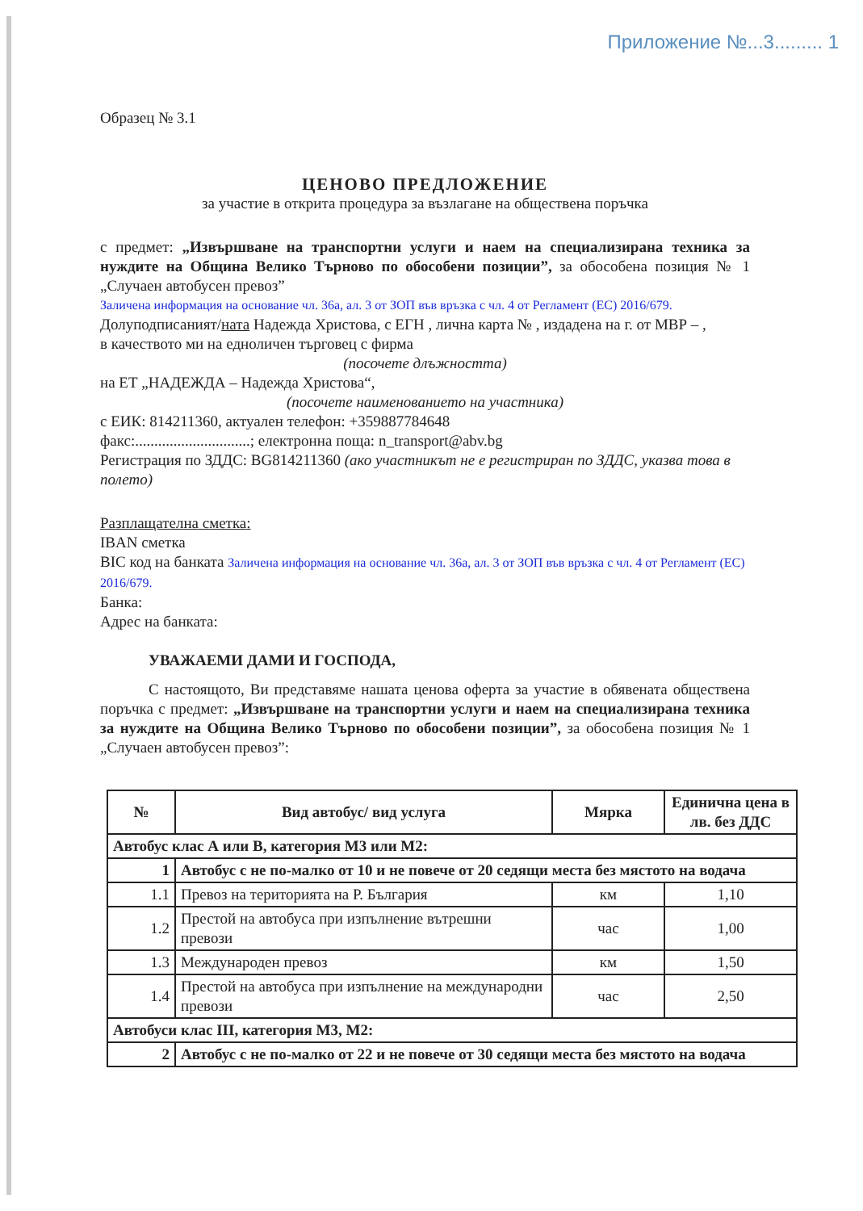Приложение №...3......... 1
Образец № 3.1
ЦЕНОВО ПРЕДЛОЖЕНИЕ
за участие в открита процедура за възлагане на обществена поръчка
с предмет: „Извършване на транспортни услуги и наем на специализирана техника за нуждите на Община Велико Търново по обособени позиции”, за обособена позиция № 1 „Случаен автобусен превоз”
Заличена информация на основание чл. 36а, ал. 3 от ЗОП във връзка с чл. 4 от Регламент (ЕС) 2016/679.
Долуподписаният/ната Надежда Христова, с ЕГН , лична карта № , издадена на г. от МВР – ,
в качеството ми на едноличен търговец с фирма
(посочете длъжността)
на ЕТ „НАДЕЖДА – Надежда Христова“,
(посочете наименованието на участника)
с ЕИК: 814211360, актуален телефон: +359887784648
факс:..............................; електронна поща: n_transport@abv.bg
Регистрация по ЗДДС: BG814211360 (ако участникът не е регистриран по ЗДДС, указва това в полето)
Разплащателна сметка:
IBAN сметка
BIC код на банката Заличена информация на основание чл. 36а, ал. 3 от ЗОП във връзка с чл. 4 от Регламент (ЕС) 2016/679.
Банка:
Адрес на банката:
УВАЖАЕМИ ДАМИ И ГОСПОДА,
С настоящото, Ви представяме нашата ценова оферта за участие в обявената обществена поръчка с предмет: „Извършване на транспортни услуги и наем на специализирана техника за нуждите на Община Велико Търново по обособени позиции”, за обособена позиция № 1 „Случаен автобусен превоз”:
| № | Вид автобус/ вид услуга | Мярка | Единична цена в лв. без ДДС |
| --- | --- | --- | --- |
| Автобус клас А или В, категория М3 или М2: | | | |
| 1 | Автобус с не по-малко от 10 и не повече от 20 седящи места без мястото на водача | | |
| 1.1 | Превоз на територията на Р. България | км | 1,10 |
| 1.2 | Престой на автобуса при изпълнение вътрешни превози | час | 1,00 |
| 1.3 | Международен превоз | км | 1,50 |
| 1.4 | Престой на автобуса при изпълнение на международни превози | час | 2,50 |
| Автобуси клас III, категория М3, М2: | | | |
| 2 | Автобус с не по-малко от 22 и не повече от 30 седящи места без мястото на водача | | |